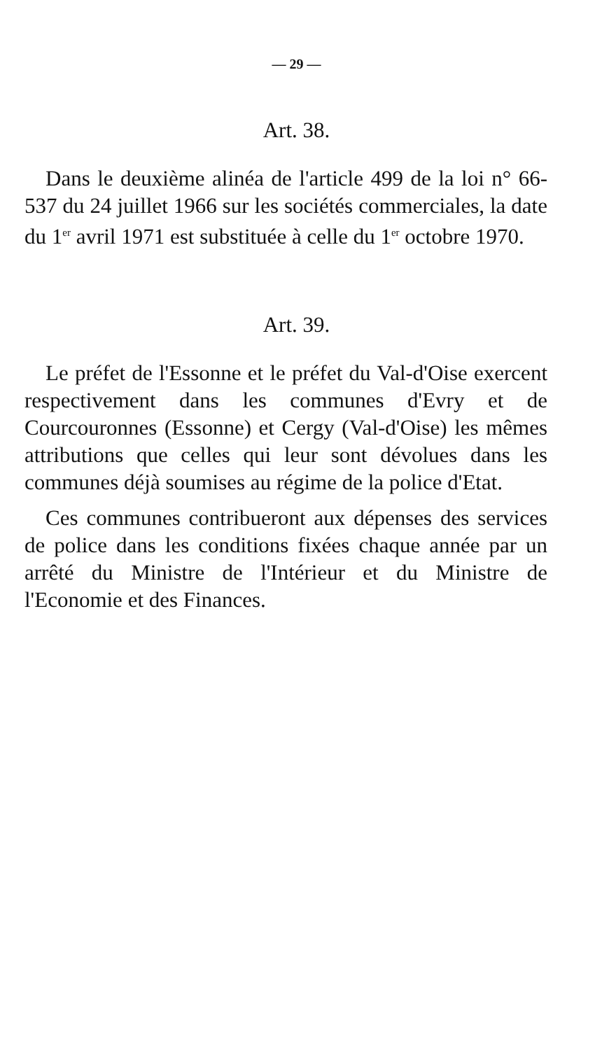— 29 —
Art. 38.
Dans le deuxième alinéa de l'article 499 de la loi n° 66-537 du 24 juillet 1966 sur les sociétés commerciales, la date du 1<sup>er</sup> avril 1971 est substituée à celle du 1<sup>er</sup> octobre 1970.
Art. 39.
Le préfet de l'Essonne et le préfet du Val-d'Oise exercent respectivement dans les communes d'Evry et de Courcouronnes (Essonne) et Cergy (Val-d'Oise) les mêmes attributions que celles qui leur sont dévolues dans les communes déjà soumises au régime de la police d'Etat.
Ces communes contribueront aux dépenses des services de police dans les conditions fixées chaque année par un arrêté du Ministre de l'Intérieur et du Ministre de l'Economie et des Finances.